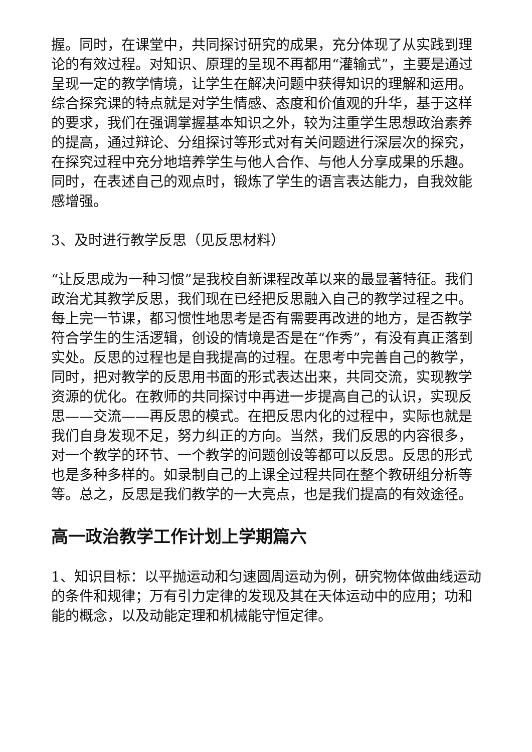握。同时，在课堂中，共同探讨研究的成果，充分体现了从实践到理论的有效过程。对知识、原理的呈现不再都用“灌输式”，主要是通过呈现一定的教学情境，让学生在解决问题中获得知识的理解和运用。综合探究课的特点就是对学生情感、态度和价值观的升华，基于这样的要求，我们在强调掌握基本知识之外，较为注重学生思想政治素养的提高，通过辩论、分组探讨等形式对有关问题进行深层次的探究，在探究过程中充分地培养学生与他人合作、与他人分享成果的乐趣。同时，在表述自己的观点时，锻炼了学生的语言表达能力，自我效能感增强。
3、及时进行教学反思（见反思材料）
“让反思成为一种习惯”是我校自新课程改革以来的最显著特征。我们政治尤其教学反思，我们现在已经把反思融入自己的教学过程之中。每上完一节课，都习惯性地思考是否有需要再改进的地方，是否教学符合学生的生活逻辑，创设的情境是否是在“作秀”，有没有真正落到实处。反思的过程也是自我提高的过程。在思考中完善自己的教学，同时，把对教学的反思用书面的形式表达出来，共同交流，实现教学资源的优化。在教师的共同探讨中再进一步提高自己的认识，实现反思——交流——再反思的模式。在把反思内化的过程中，实际也就是我们自身发现不足，努力纠正的方向。当然，我们反思的内容很多，对一个教学的环节、一个教学的问题创设等都可以反思。反思的形式也是多种多样的。如录制自己的上课全过程共同在整个教研组分析等等。总之，反思是我们教学的一大亮点，也是我们提高的有效途径。
高一政治教学工作计划上学期篇六
1、知识目标：以平抛运动和匀速圆周运动为例，研究物体做曲线运动的条件和规律；万有引力定律的发现及其在天体运动中的应用；功和能的概念，以及动能定理和机械能守恒定律。